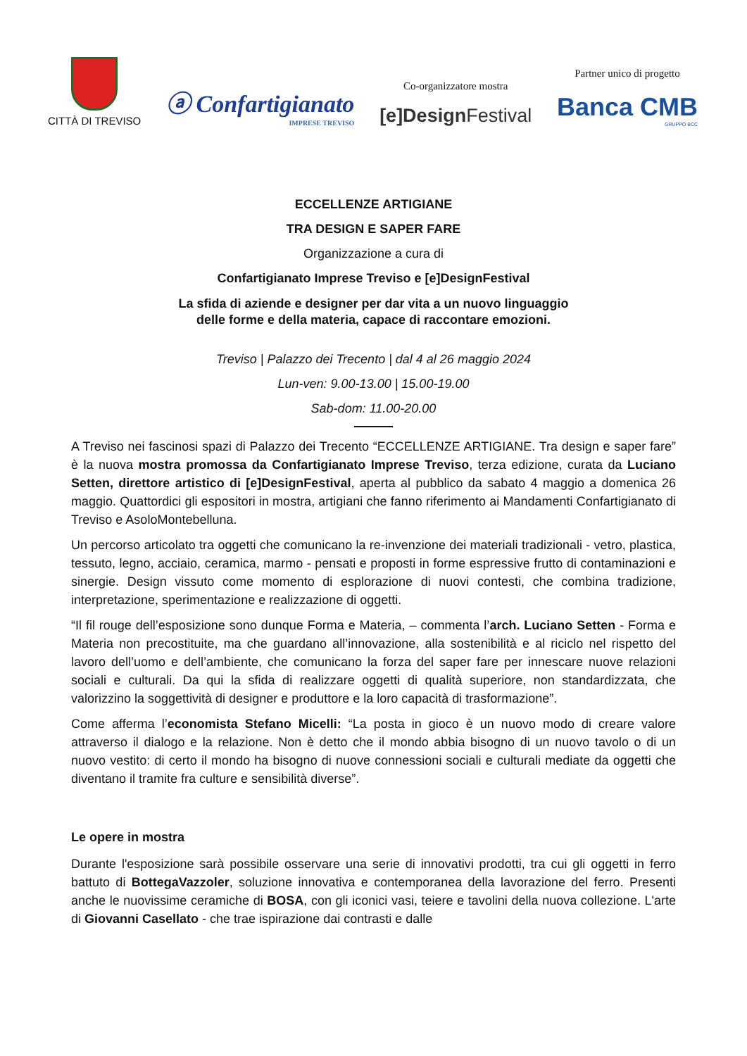CITTÀ DI TREVISO
ⓐ Confartigianato
IMPRESE TREVISO
Co-organizzatore mostra
[e]Design Festival
Partner unico di progetto
Banca CMB
GRUPPO BCC
ECCELLENZE ARTIGIANE
TRA DESIGN E SAPER FARE
Organizzazione a cura di
Confartigianato Imprese Treviso e [e]DesignFestival
La sfida di aziende e designer per dar vita a un nuovo linguaggio
delle forme e della materia, capace di raccontare emozioni.
Treviso | Palazzo dei Trecento | dal 4 al 26 maggio 2024
Lun-ven: 9.00-13.00 | 15.00-19.00
Sab-dom: 11.00-20.00
A Treviso nei fascinosi spazi di Palazzo dei Trecento “ECCELLENZE ARTIGIANE. Tra design e saper fare” è la nuova mostra promossa da Confartigianato Imprese Treviso, terza edizione, curata da Luciano Setten, direttore artistico di [e]DesignFestival, aperta al pubblico da sabato 4 maggio a domenica 26 maggio. Quattordici gli espositori in mostra, artigiani che fanno riferimento ai Mandamenti Confartigianato di Treviso e AsoloMontebelluna.
Un percorso articolato tra oggetti che comunicano la re-invenzione dei materiali tradizionali - vetro, plastica, tessuto, legno, acciaio, ceramica, marmo - pensati e proposti in forme espressive frutto di contaminazioni e sinergie. Design vissuto come momento di esplorazione di nuovi contesti, che combina tradizione, interpretazione, sperimentazione e realizzazione di oggetti.
“Il fil rouge dell’esposizione sono dunque Forma e Materia, – commenta l’arch. Luciano Setten - Forma e Materia non precostituite, ma che guardano all’innovazione, alla sostenibilità e al riciclo nel rispetto del lavoro dell’uomo e dell’ambiente, che comunicano la forza del saper fare per innescare nuove relazioni sociali e culturali. Da qui la sfida di realizzare oggetti di qualità superiore, non standardizzata, che valorizzino la soggettività di designer e produttore e la loro capacità di trasformazione”.
Come afferma l’economista Stefano Micelli: “La posta in gioco è un nuovo modo di creare valore attraverso il dialogo e la relazione. Non è detto che il mondo abbia bisogno di un nuovo tavolo o di un nuovo vestito: di certo il mondo ha bisogno di nuove connessioni sociali e culturali mediate da oggetti che diventano il tramite fra culture e sensibilità diverse”.
Le opere in mostra
Durante l'esposizione sarà possibile osservare una serie di innovativi prodotti, tra cui gli oggetti in ferro battuto di BottegaVazzoler, soluzione innovativa e contemporanea della lavorazione del ferro. Presenti anche le nuovissime ceramiche di BOSA, con gli iconici vasi, teiere e tavolini della nuova collezione. L'arte di Giovanni Casellato - che trae ispirazione dai contrasti e dalle